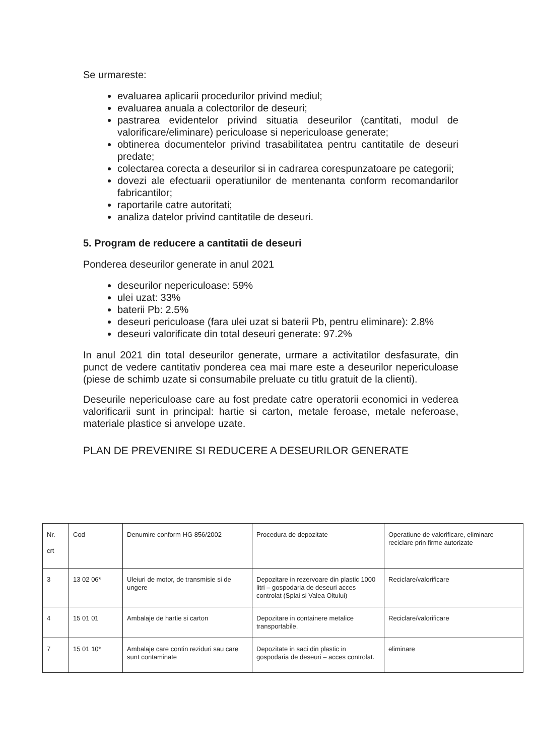Se urmareste:
evaluarea aplicarii procedurilor privind mediul;
evaluarea anuala a colectorilor de deseuri;
pastrarea evidentelor privind situatia deseurilor (cantitati, modul de valorificare/eliminare) periculoase si nepericuloase generate;
obtinerea documentelor privind trasabilitatea pentru cantitatile de deseuri predate;
colectarea corecta a deseurilor si in cadrarea corespunzatoare pe categorii;
dovezi ale efectuarii operatiunilor de mentenanta conform recomandarilor fabricantilor;
raportarile catre autoritati;
analiza datelor privind cantitatile de deseuri.
5. Program de reducere a cantitatii de deseuri
Ponderea deseurilor generate in anul 2021
deseurilor nepericuloase: 59%
ulei uzat: 33%
baterii Pb: 2.5%
deseuri periculoase (fara ulei uzat si baterii Pb, pentru eliminare): 2.8%
deseuri valorificate din total deseuri generate: 97.2%
In anul 2021 din total deseurilor generate, urmare a activitatilor desfasurate, din punct de vedere cantitativ ponderea cea mai mare este a deseurilor nepericuloase (piese de schimb uzate si consumabile preluate cu titlu gratuit de la clienti).
Deseurile nepericuloase care au fost predate catre operatorii economici in vederea valorificarii sunt in principal: hartie si carton, metale feroase, metale neferoase, materiale plastice si anvelope uzate.
PLAN DE PREVENIRE SI REDUCERE A DESEURILOR GENERATE
| Nr. crt | Cod | Denumire conform HG 856/2002 | Procedura de depozitate | Operatiune de valorificare, eliminare reciclare prin firme autorizate |
| --- | --- | --- | --- | --- |
| 3 | 13 02 06* | Uleiuri de motor, de transmisie si de ungere | Depozitare in rezervoare din plastic 1000 litri – gospodaria de deseuri acces controlat (Splai si Valea Oltului) | Reciclare/valorificare |
| 4 | 15 01 01 | Ambalaje de hartie si carton | Depozitare in containere metalice transportabile. | Reciclare/valorificare |
| 7 | 15 01 10* | Ambalaje care contin reziduri sau care sunt contaminate | Depozitate in saci din plastic in gospodaria de deseuri – acces controlat. | eliminare |